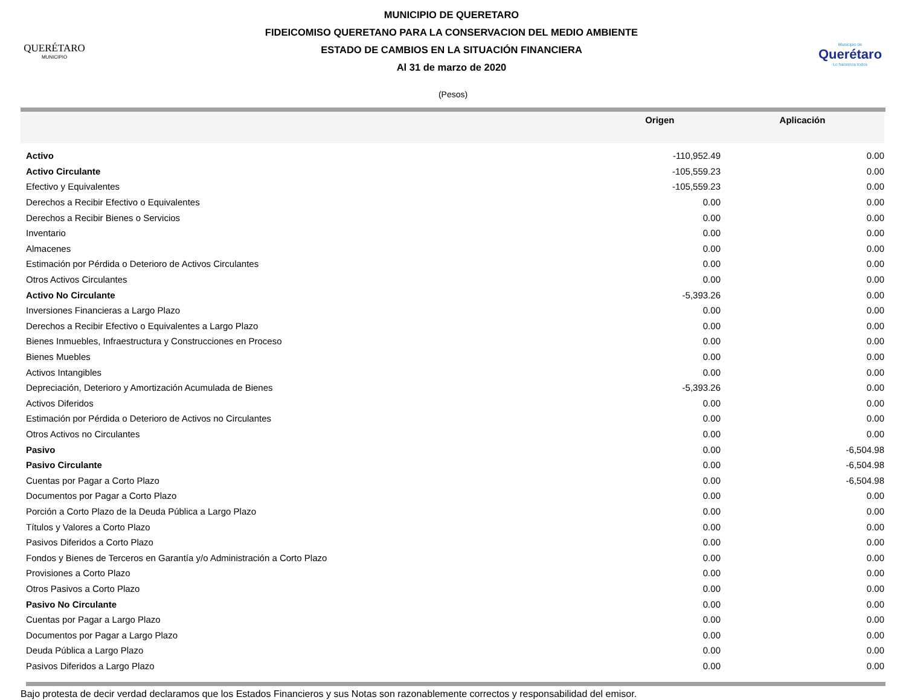QUERÉTARO
MUNICIPIO
MUNICIPIO DE QUERETARO
FIDEICOMISO QUERETANO PARA LA CONSERVACION DEL MEDIO AMBIENTE
ESTADO DE CAMBIOS EN LA SITUACIÓN FINANCIERA
Al 31 de marzo de 2020
Municipio de
Querétaro
Lo hacemos todos
(Pesos)
| | Origen | Aplicación |
| --- | --- | --- |
| Activo | -110,952.49 | 0.00 |
| Activo Circulante | -105,559.23 | 0.00 |
| Efectivo y Equivalentes | -105,559.23 | 0.00 |
| Derechos a Recibir Efectivo o Equivalentes | 0.00 | 0.00 |
| Derechos a Recibir Bienes o Servicios | 0.00 | 0.00 |
| Inventario | 0.00 | 0.00 |
| Almacenes | 0.00 | 0.00 |
| Estimación por Pérdida o Deterioro de Activos Circulantes | 0.00 | 0.00 |
| Otros Activos Circulantes | 0.00 | 0.00 |
| Activo No Circulante | -5,393.26 | 0.00 |
| Inversiones Financieras a Largo Plazo | 0.00 | 0.00 |
| Derechos a Recibir Efectivo o Equivalentes a Largo Plazo | 0.00 | 0.00 |
| Bienes Inmuebles, Infraestructura y Construcciones en Proceso | 0.00 | 0.00 |
| Bienes Muebles | 0.00 | 0.00 |
| Activos Intangibles | 0.00 | 0.00 |
| Depreciación, Deterioro y Amortización Acumulada de Bienes | -5,393.26 | 0.00 |
| Activos Diferidos | 0.00 | 0.00 |
| Estimación por Pérdida o Deterioro de Activos no Circulantes | 0.00 | 0.00 |
| Otros Activos no Circulantes | 0.00 | 0.00 |
| Pasivo | 0.00 | -6,504.98 |
| Pasivo Circulante | 0.00 | -6,504.98 |
| Cuentas por Pagar a Corto Plazo | 0.00 | -6,504.98 |
| Documentos por Pagar a Corto Plazo | 0.00 | 0.00 |
| Porción a Corto Plazo de la Deuda Pública a Largo Plazo | 0.00 | 0.00 |
| Títulos y Valores a Corto Plazo | 0.00 | 0.00 |
| Pasivos Diferidos a Corto Plazo | 0.00 | 0.00 |
| Fondos y Bienes de Terceros en Garantía y/o Administración a Corto Plazo | 0.00 | 0.00 |
| Provisiones a Corto Plazo | 0.00 | 0.00 |
| Otros Pasivos a Corto Plazo | 0.00 | 0.00 |
| Pasivo No Circulante | 0.00 | 0.00 |
| Cuentas por Pagar a Largo Plazo | 0.00 | 0.00 |
| Documentos por Pagar a Largo Plazo | 0.00 | 0.00 |
| Deuda Pública a Largo Plazo | 0.00 | 0.00 |
| Pasivos Diferidos a Largo Plazo | 0.00 | 0.00 |
Bajo protesta de decir verdad declaramos que los Estados Financieros y sus Notas son razonablemente correctos y responsabilidad del emisor.